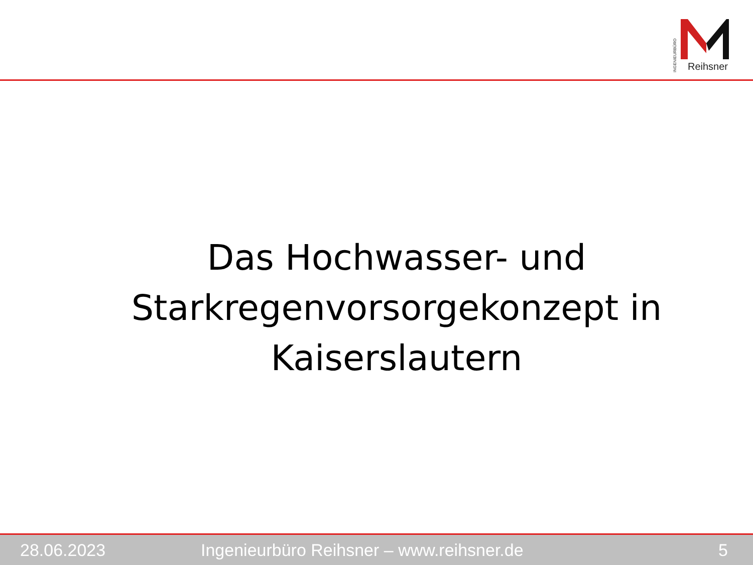INGENIEURBÜRO
Reihsner
Das Hochwasser- und
Starkregenvorsorgekonzept in
Kaiserslautern
28.06.2023 Ingenieurbüro Reihsner – www.reihsner.de 5